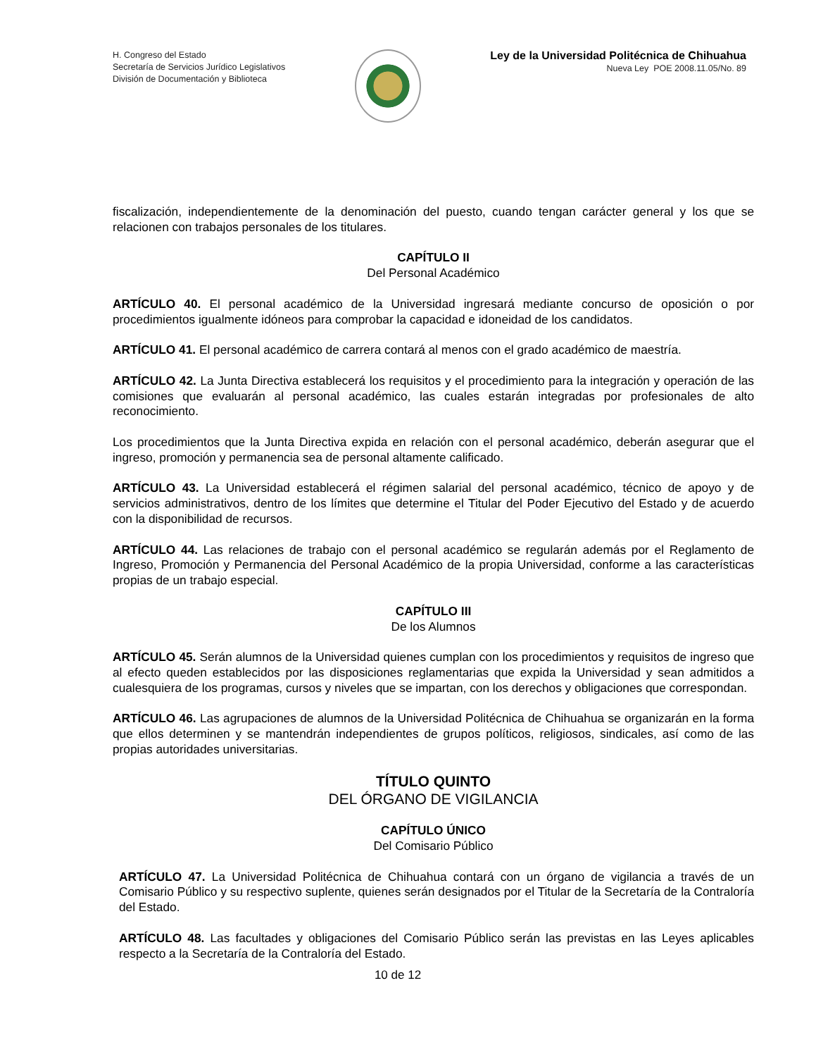H. Congreso del Estado
Secretaría de Servicios Jurídico Legislativos
División de Documentación y Biblioteca
Ley de la Universidad Politécnica de Chihuahua
Nueva Ley POE 2008.11.05/No. 89
fiscalización, independientemente de la denominación del puesto, cuando tengan carácter general y los que se relacionen con trabajos personales de los titulares.
CAPÍTULO II
Del Personal Académico
ARTÍCULO 40. El personal académico de la Universidad ingresará mediante concurso de oposición o por procedimientos igualmente idóneos para comprobar la capacidad e idoneidad de los candidatos.
ARTÍCULO 41. El personal académico de carrera contará al menos con el grado académico de maestría.
ARTÍCULO 42. La Junta Directiva establecerá los requisitos y el procedimiento para la integración y operación de las comisiones que evaluarán al personal académico, las cuales estarán integradas por profesionales de alto reconocimiento.
Los procedimientos que la Junta Directiva expida en relación con el personal académico, deberán asegurar que el ingreso, promoción y permanencia sea de personal altamente calificado.
ARTÍCULO 43. La Universidad establecerá el régimen salarial del personal académico, técnico de apoyo y de servicios administrativos, dentro de los límites que determine el Titular del Poder Ejecutivo del Estado y de acuerdo con la disponibilidad de recursos.
ARTÍCULO 44. Las relaciones de trabajo con el personal académico se regularán además por el Reglamento de Ingreso, Promoción y Permanencia del Personal Académico de la propia Universidad, conforme a las características propias de un trabajo especial.
CAPÍTULO III
De los Alumnos
ARTÍCULO 45. Serán alumnos de la Universidad quienes cumplan con los procedimientos y requisitos de ingreso que al efecto queden establecidos por las disposiciones reglamentarias que expida la Universidad y sean admitidos a cualesquiera de los programas, cursos y niveles que se impartan, con los derechos y obligaciones que correspondan.
ARTÍCULO 46. Las agrupaciones de alumnos de la Universidad Politécnica de Chihuahua se organizarán en la forma que ellos determinen y se mantendrán independientes de grupos políticos, religiosos, sindicales, así como de las propias autoridades universitarias.
TÍTULO QUINTO
DEL ÓRGANO DE VIGILANCIA
CAPÍTULO ÚNICO
Del Comisario Público
ARTÍCULO 47. La Universidad Politécnica de Chihuahua contará con un órgano de vigilancia a través de un Comisario Público y su respectivo suplente, quienes serán designados por el Titular de la Secretaría de la Contraloría del Estado.
ARTÍCULO 48. Las facultades y obligaciones del Comisario Público serán las previstas en las Leyes aplicables respecto a la Secretaría de la Contraloría del Estado.
10 de 12